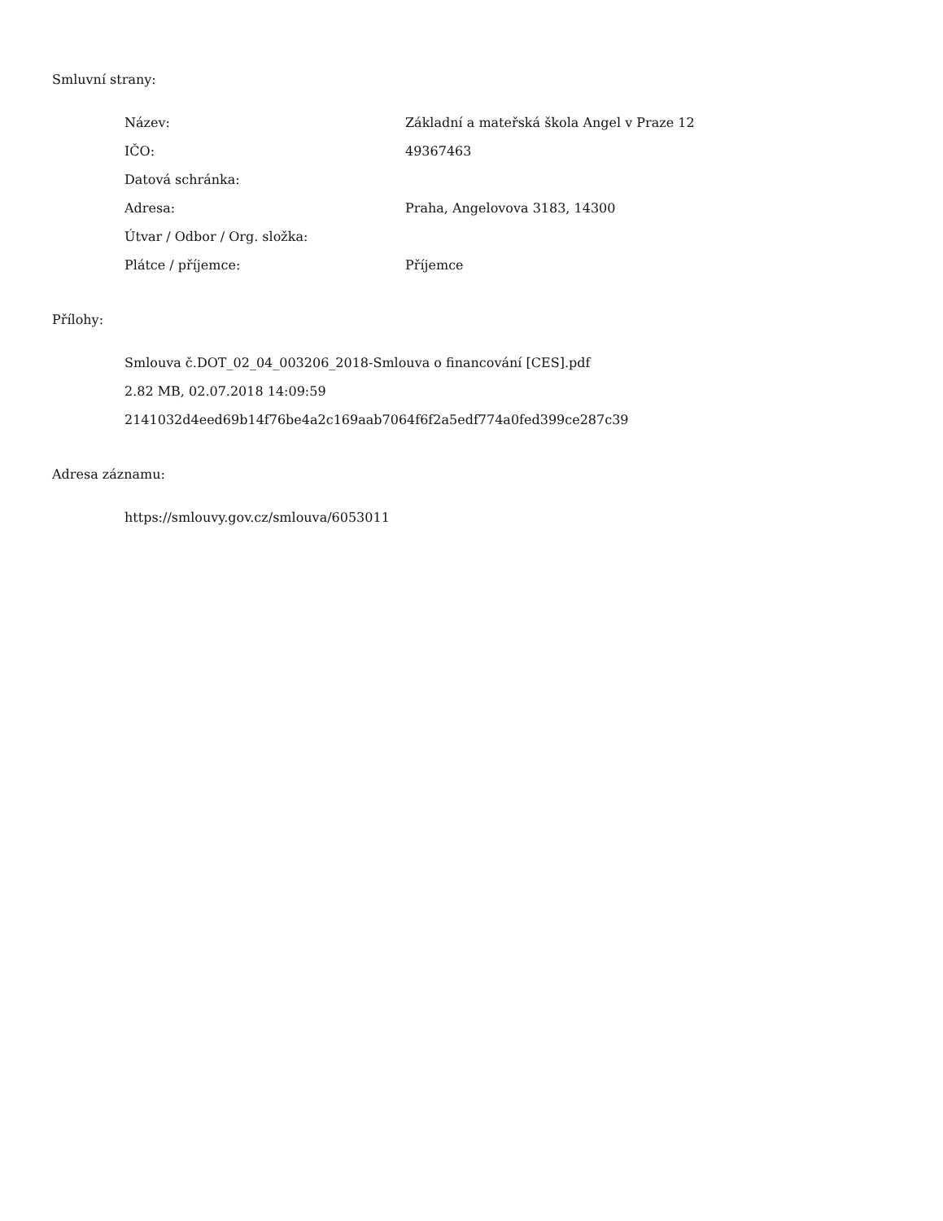Smluvní strany:
| Název: | Základní a mateřská škola Angel v Praze 12 |
| IČO: | 49367463 |
| Datová schránka: | |
| Adresa: | Praha, Angelovova 3183, 14300 |
| Útvar / Odbor / Org. složka: | |
| Plátce / příjemce: | Příjemce |
Přílohy:
Smlouva č.DOT_02_04_003206_2018-Smlouva o financování [CES].pdf
2.82 MB, 02.07.2018 14:09:59
2141032d4eed69b14f76be4a2c169aab7064f6f2a5edf774a0fed399ce287c39
Adresa záznamu:
https://smlouvy.gov.cz/smlouva/6053011